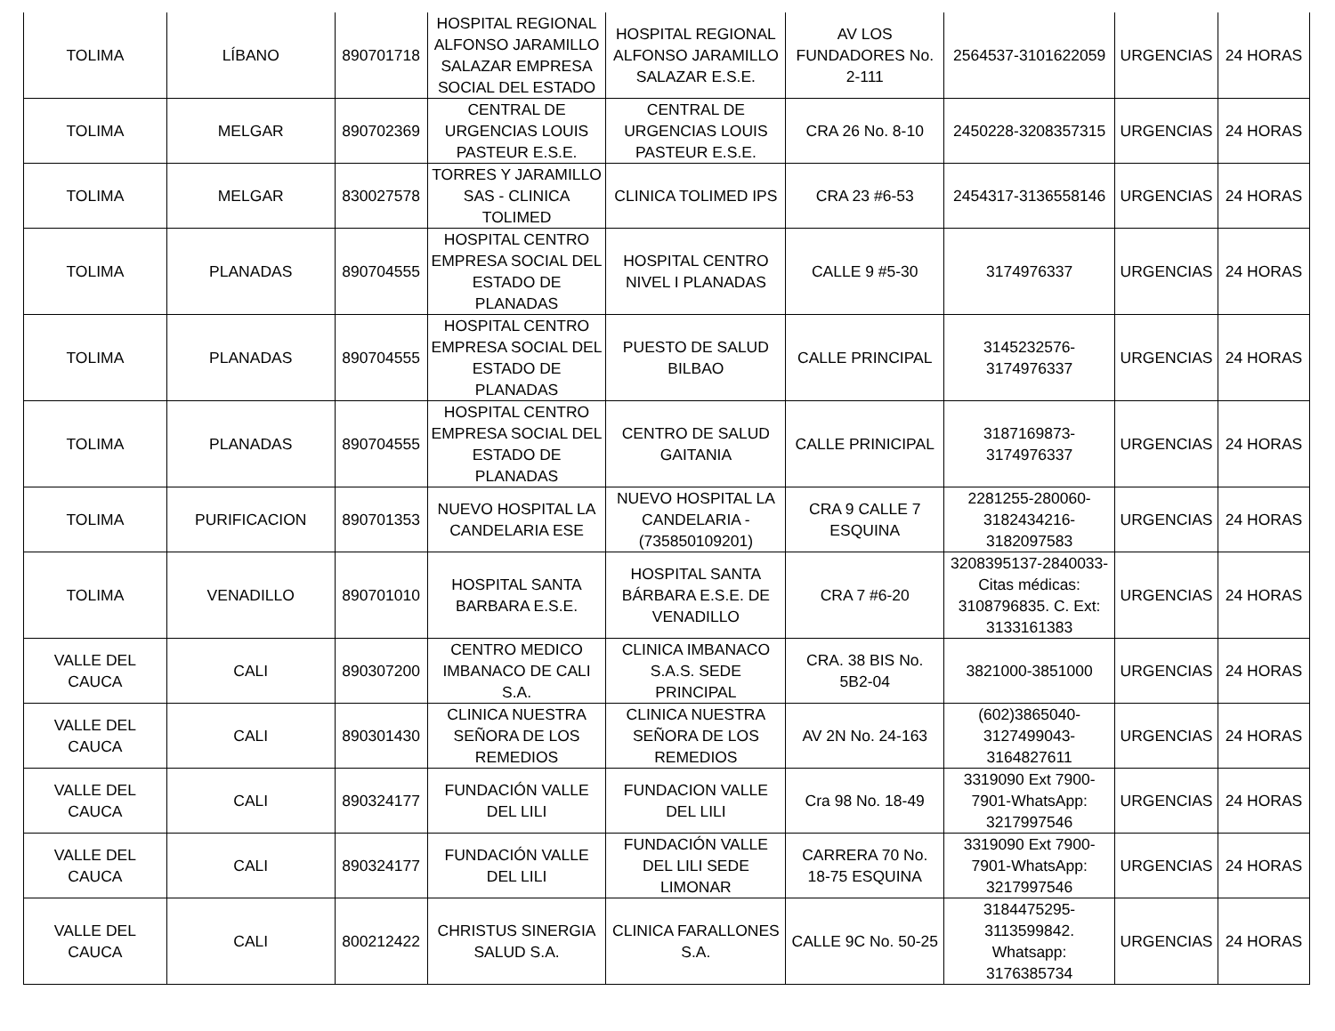| TOLIMA | LÍBANO | 890701718 | HOSPITAL REGIONAL ALFONSO JARAMILLO SALAZAR EMPRESA SOCIAL DEL ESTADO | HOSPITAL REGIONAL ALFONSO JARAMILLO SALAZAR E.S.E. | AV LOS FUNDADORES No. 2-111 | 2564537-3101622059 | URGENCIAS | 24 HORAS |
| TOLIMA | MELGAR | 890702369 | CENTRAL DE URGENCIAS LOUIS PASTEUR E.S.E. | CENTRAL DE URGENCIAS LOUIS PASTEUR E.S.E. | CRA 26 No. 8-10 | 2450228-3208357315 | URGENCIAS | 24 HORAS |
| TOLIMA | MELGAR | 830027578 | TORRES Y JARAMILLO SAS - CLINICA TOLIMED | CLINICA TOLIMED IPS | CRA 23 #6-53 | 2454317-3136558146 | URGENCIAS | 24 HORAS |
| TOLIMA | PLANADAS | 890704555 | HOSPITAL CENTRO EMPRESA SOCIAL DEL ESTADO DE PLANADAS | HOSPITAL CENTRO NIVEL I PLANADAS | CALLE 9 #5-30 | 3174976337 | URGENCIAS | 24 HORAS |
| TOLIMA | PLANADAS | 890704555 | HOSPITAL CENTRO EMPRESA SOCIAL DEL ESTADO DE PLANADAS | PUESTO DE SALUD BILBAO | CALLE PRINCIPAL | 3145232576-3174976337 | URGENCIAS | 24 HORAS |
| TOLIMA | PLANADAS | 890704555 | HOSPITAL CENTRO EMPRESA SOCIAL DEL ESTADO DE PLANADAS | CENTRO DE SALUD GAITANIA | CALLE PRINICIPAL | 3187169873-3174976337 | URGENCIAS | 24 HORAS |
| TOLIMA | PURIFICACION | 890701353 | NUEVO HOSPITAL LA CANDELARIA ESE | NUEVO HOSPITAL LA CANDELARIA - (735850109201) | CRA 9 CALLE 7 ESQUINA | 2281255-280060-3182434216-3182097583 | URGENCIAS | 24 HORAS |
| TOLIMA | VENADILLO | 890701010 | HOSPITAL SANTA BARBARA E.S.E. | HOSPITAL SANTA BÁRBARA E.S.E. DE VENADILLO | CRA 7 #6-20 | 3208395137-2840033-Citas médicas: 3108796835. C. Ext: 3133161383 | URGENCIAS | 24 HORAS |
| VALLE DEL CAUCA | CALI | 890307200 | CENTRO MEDICO IMBANACO DE CALI S.A. | CLINICA IMBANACO S.A.S. SEDE PRINCIPAL | CRA. 38 BIS No. 5B2-04 | 3821000-3851000 | URGENCIAS | 24 HORAS |
| VALLE DEL CAUCA | CALI | 890301430 | CLINICA NUESTRA SEÑORA DE LOS REMEDIOS | CLINICA NUESTRA SEÑORA DE LOS REMEDIOS | AV 2N No. 24-163 | (602)3865040-3127499043-3164827611 | URGENCIAS | 24 HORAS |
| VALLE DEL CAUCA | CALI | 890324177 | FUNDACIÓN VALLE DEL LILI | FUNDACION VALLE DEL LILI | Cra 98 No. 18-49 | 3319090 Ext 7900-7901-WhatsApp: 3217997546 | URGENCIAS | 24 HORAS |
| VALLE DEL CAUCA | CALI | 890324177 | FUNDACIÓN VALLE DEL LILI | FUNDACIÓN VALLE DEL LILI SEDE LIMONAR | CARRERA 70 No. 18-75 ESQUINA | 3319090 Ext 7900-7901-WhatsApp: 3217997546 | URGENCIAS | 24 HORAS |
| VALLE DEL CAUCA | CALI | 800212422 | CHRISTUS SINERGIA SALUD S.A. | CLINICA FARALLONES S.A. | CALLE 9C No. 50-25 | 3184475295-3113599842. Whatsapp: 3176385734 | URGENCIAS | 24 HORAS |